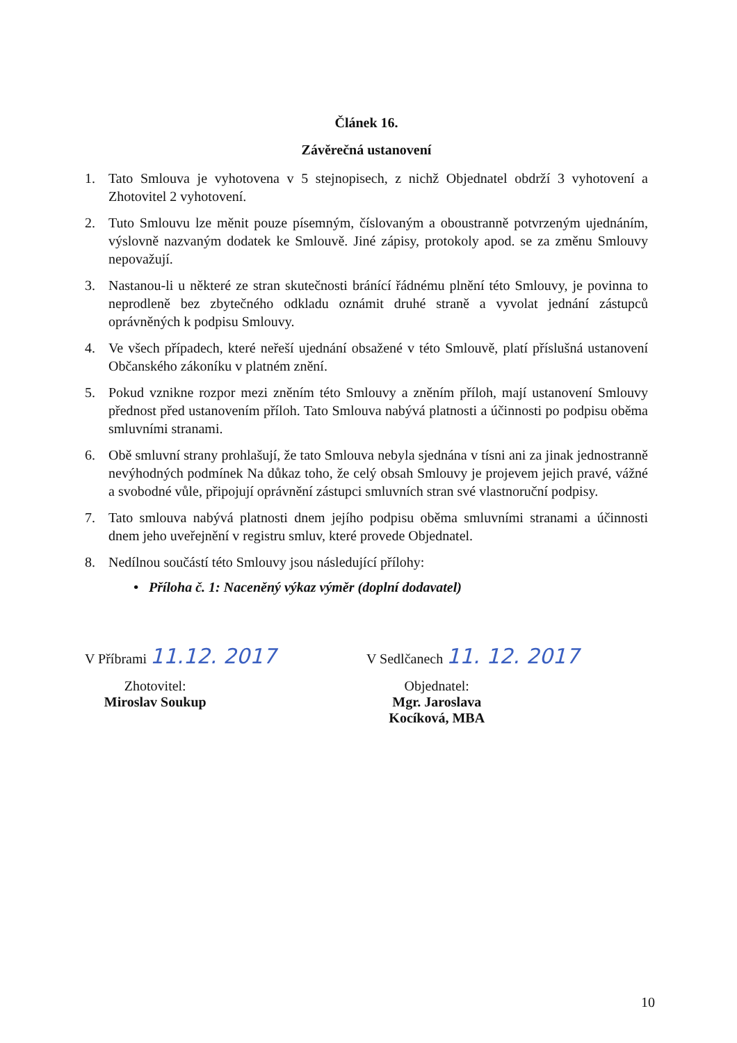Článek 16.
Závěrečná ustanovení
1. Tato Smlouva je vyhotovena v 5 stejnopisech, z nichž Objednatel obdrží 3 vyhotovení a Zhotovitel 2 vyhotovení.
2. Tuto Smlouvu lze měnit pouze písemným, číslovaným a oboustranně potvrzeným ujednáním, výslovně nazvaným dodatek ke Smlouvě. Jiné zápisy, protokoly apod. se za změnu Smlouvy nepovažují.
3. Nastanou-li u některé ze stran skutečnosti bránící řádnému plnění této Smlouvy, je povinna to neprodleně bez zbytečného odkladu oznámit druhé straně a vyvolat jednání zástupců oprávněných k podpisu Smlouvy.
4. Ve všech případech, které neřeší ujednání obsažené v této Smlouvě, platí příslušná ustanovení Občanského zákoníku v platném znění.
5. Pokud vznikne rozpor mezi zněním této Smlouvy a zněním příloh, mají ustanovení Smlouvy přednost před ustanovením příloh. Tato Smlouva nabývá platnosti a účinnosti po podpisu oběma smluvními stranami.
6. Obě smluvní strany prohlašují, že tato Smlouva nebyla sjednána v tísni ani za jinak jednostranně nevýhodných podmínek Na důkaz toho, že celý obsah Smlouvy je projevem jejich pravé, vážné a svobodné vůle, připojují oprávnění zástupci smluvních stran své vlastnoruční podpisy.
7. Tato smlouva nabývá platnosti dnem jejího podpisu oběma smluvními stranami a účinnosti dnem jeho uveřejnění v registru smluv, které provede Objednatel.
8. Nedílnou součástí této Smlouvy jsou následující přílohy:
• Příloha č. 1: Naceněný výkaz výměr (doplní dodavatel)
V Příbrami 11.12. 2017
Zhotovitel:
Miroslav Soukup
V Sedlčanech 11. 12. 2017
Objednatel:
Mgr. Jaroslava Kocíková, MBA
10